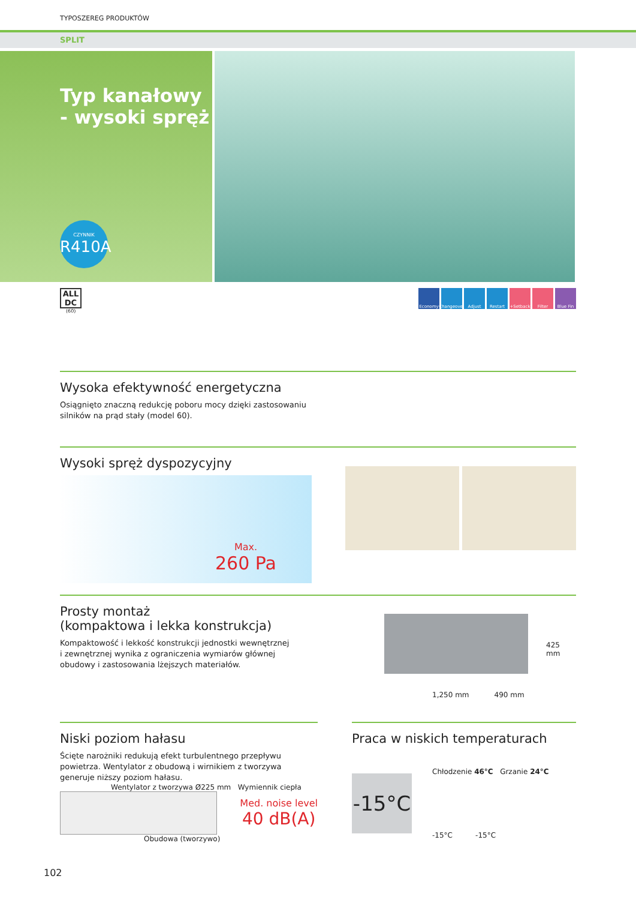TYPOSZEREG PRODUKTÓW
SPLIT
Typ kanałowy
- wysoki spręż
CZYNNIK
R410A
ALL
DC
(60)
Economy Changeover Adjust Restart +Setback Filter Blue Fin
Wysoka efektywność energetyczna
Osiągnięto znaczną redukcję poboru mocy dzięki zastosowaniu
silników na prąd stały (model 60).
Wysoki spręż dyspozycyjny
Max.
260 Pa
Prosty montaż
(kompaktowa i lekka konstrukcja)
Kompaktowość i lekkość konstrukcji jednostki wewnętrznej
i zewnętrznej wynika z ograniczenia wymiarów głównej
obudowy i zastosowania lżejszych materiałów.
425 mm
1,250 mm 490 mm
Niski poziom hałasu
Ścięte narożniki redukują efekt turbulentnego przepływu powietrza. Wentylator z obudową i wirnikiem z tworzywa generuje niższy poziom hałasu.
Wentylator z tworzywa Ø225 mm Wymiennik ciepła
Med. noise level
40 dB(A)
Obudowa (tworzywo)
Praca w niskich temperaturach
-15°C
Chłodzenie 46°C Grzanie 24°C
-15°C -15°C
102